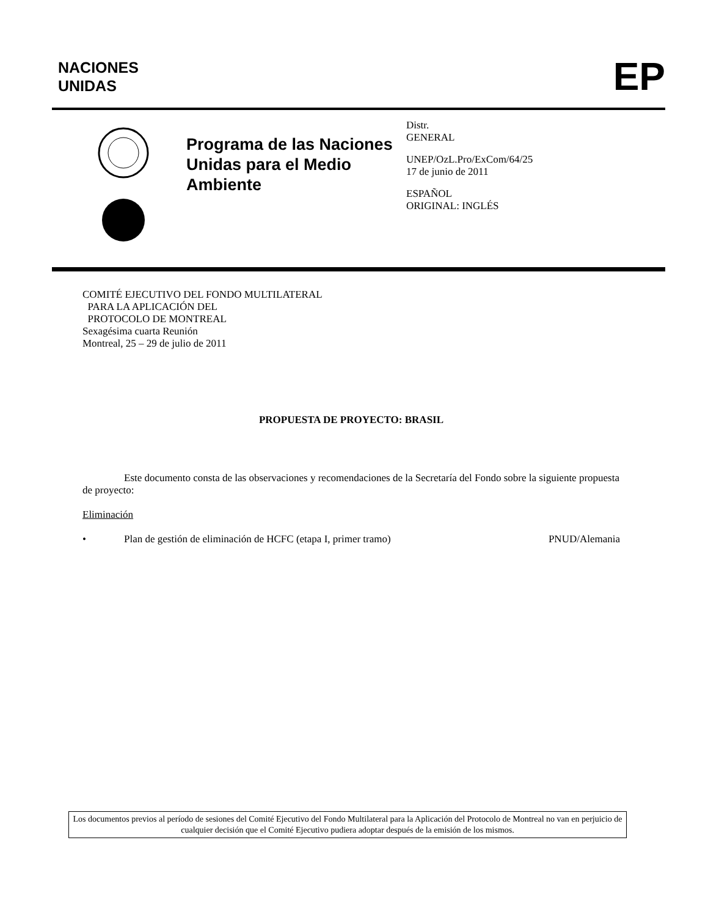NACIONES
UNIDAS
EP
Programa de las Naciones Unidas para el Medio Ambiente
Distr.
GENERAL
UNEP/OzL.Pro/ExCom/64/25
17 de junio de 2011
ESPAÑOL
ORIGINAL: INGLÉS
COMITÉ EJECUTIVO DEL FONDO MULTILATERAL
PARA LA APLICACIÓN DEL
PROTOCOLO DE MONTREAL
Sexagésima cuarta Reunión
Montreal, 25 – 29 de julio de 2011
PROPUESTA DE PROYECTO: BRASIL
Este documento consta de las observaciones y recomendaciones de la Secretaría del Fondo sobre la siguiente propuesta de proyecto:
Eliminación
• Plan de gestión de eliminación de HCFC (etapa I, primer tramo) PNUD/Alemania
Los documentos previos al período de sesiones del Comité Ejecutivo del Fondo Multilateral para la Aplicación del Protocolo de Montreal no van en perjuicio de cualquier decisión que el Comité Ejecutivo pudiera adoptar después de la emisión de los mismos.